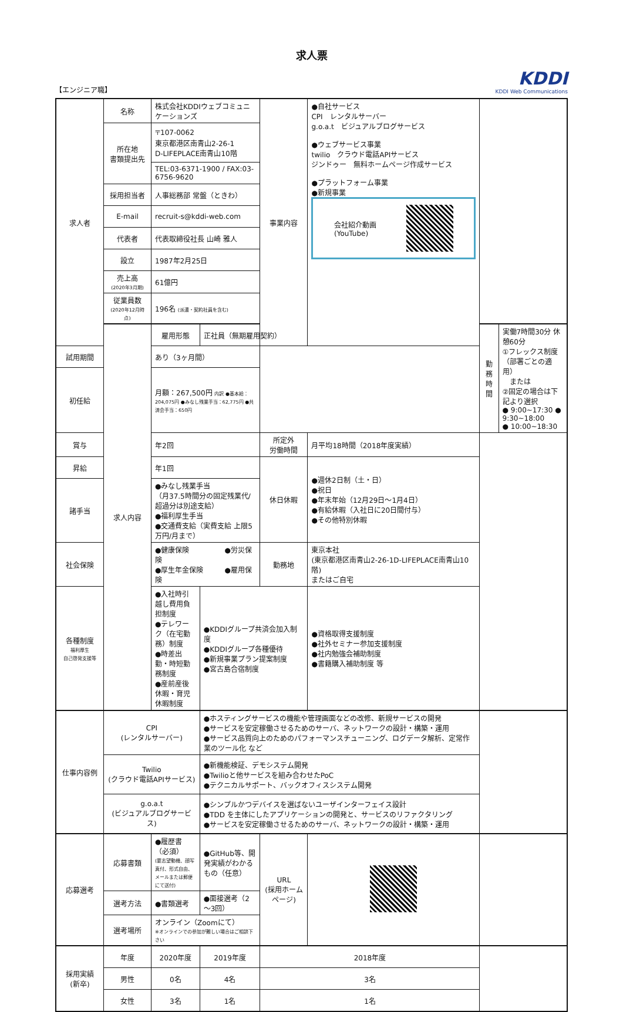求人票
【エンジニア職】
KDDI
KDDI Web Communications
| 求人者 | 名称 | 株式会社KDDIウェブコミュニケーションズ | | | 事業内容 | ●自社サービス CPI レンタルサーバー g.o.a.t ビジュアルブログサービス ●ウェブサービス事業 twilio クラウド電話APIサービス ジンドゥー 無料ホームページ作成サービス ●プラットフォーム事業 ●新規事業 会社紹介動画 (YouTube) | | |
| | 所在地 書類提出先 | 〒107-0062 東京都港区南青山2-26-1 D-LIFEPLACE南青山10階 | | | | | | |
| | | TEL:03-6371-1900 / FAX:03-6756-9620 | | | | | | |
| | 採用担当者 | 人事総務部 常盤（ときわ） | | | | | | |
| | E-mail | recruit-s@kddi-web.com | | | | | | |
| | 代表者 | 代表取締役社長 山崎 雅人 | | | | | | |
| | 設立 | 1987年2月25日 | | | | | | |
| | 売上高 (2020年3月期) | 61億円 | | | | | | |
| | 従業員数 (2020年12月時点) | 196名 (派遣・契約社員を含む) | | | | | | |
| | 求人内容 | 雇用形態 | 正社員（無期雇用契約） | | | | 勤務時間 | 実働7時間30分 休憩60分 ①フレックス制度（部署ごとの適用） または ②固定の場合は下記より選択 ● 9:00~17:30 ● 9:30~18:00 ● 10:00~18:30 |
| 試用期間 | | あり（3ヶ月間） | | | | | | |
| 初任給 | | 月額：267,500円 内訳 ●基本給：204,075円 ●みなし残業手当：62,775円 ●共済会手当：650円 | | | | | | |
| 賞与 | | 年2回 | | | 所定外 労働時間 | 月平均18時間（2018年度実績） | | |
| 昇給 | | 年1回 | | | 休日休暇 | ●週休2日制（土・日） ●祝日 ●年末年始（12月29日～1月4日） ●有給休暇（入社日に20日間付与） ●その他特別休暇 | | |
| 諸手当 | | ●みなし残業手当 （月37.5時間分の固定残業代/超過分は別途支給） ●福利厚生手当 ●交通費支給（実費支給 上限5万円/月まで） | | | | | | |
| 社会保険 | | ●健康保険 ●労災保険 ●厚生年金保険 ●雇用保険 | | | 勤務地 | 東京本社 (東京都港区南青山2-26-1D-LIFEPLACE南青山10階) またはご自宅 | | |
| 各種制度 福利厚生 自己啓発支援等 | | ●入社時引越し費用負担制度 ●テレワーク（在宅勤務）制度 ●時差出勤・時短勤務制度 ●産前産後休暇・育児休暇制度 | | ●KDDIグループ共済会加入制度 ●KDDIグループ各種優待 ●新規事業プラン提案制度 ●宮古島合宿制度 | | ●資格取得支援制度 ●社外セミナー参加支援制度 ●社内勉強会補助制度 ●書籍購入補助制度 等 | | |
| 仕事内容例 | CPI (レンタルサーバー) | | ●ホスティングサービスの機能や管理画面などの改修、新規サービスの開発 ●サービスを安定稼働させるためのサーバ、ネットワークの設計・構築・運用 ●サービス品質向上のためのパフォーマンスチューニング、ログデータ解析、定常作業のツール化 など | | | | | |
| | Twilio (クラウド電話APIサービス) | | ●新機能検証、デモシステム開発 ●Twilioと他サービスを組み合わせたPoC ●テクニカルサポート、バックオフィスシステム開発 | | | | | |
| | g.o.a.t (ビジュアルブログサービス) | | ●シンプルかつデバイスを選ばないユーザインターフェイス設計 ●TDD を主体にしたアプリケーションの開発と、サービスのリファクタリング ●サービスを安定稼働させるためのサーバ、ネットワークの設計・構築・運用 | | | | | |
| 応募選考 | 応募書類 | ●履歴書（必須） (要志望動機、顔写真付、形式自由、メールまたは郵便にて送付) | | ●GitHub等、開発実績がわかるもの（任意） | URL (採用ホームページ) | | | |
| | 選考方法 | ●書類選考 | | ●面接選考（2～3回） | | | | |
| | 選考場所 | オンライン（Zoomにて） ※オンラインでの参加が難しい場合はご相談下さい | | | | | | |
| 採用実績 (新卒) | 年度 | 2020年度 | | 2019年度 | 2018年度 | | | |
| | 男性 | 0名 | | 4名 | 3名 | | | |
| | 女性 | 3名 | | 1名 | 1名 | | | |